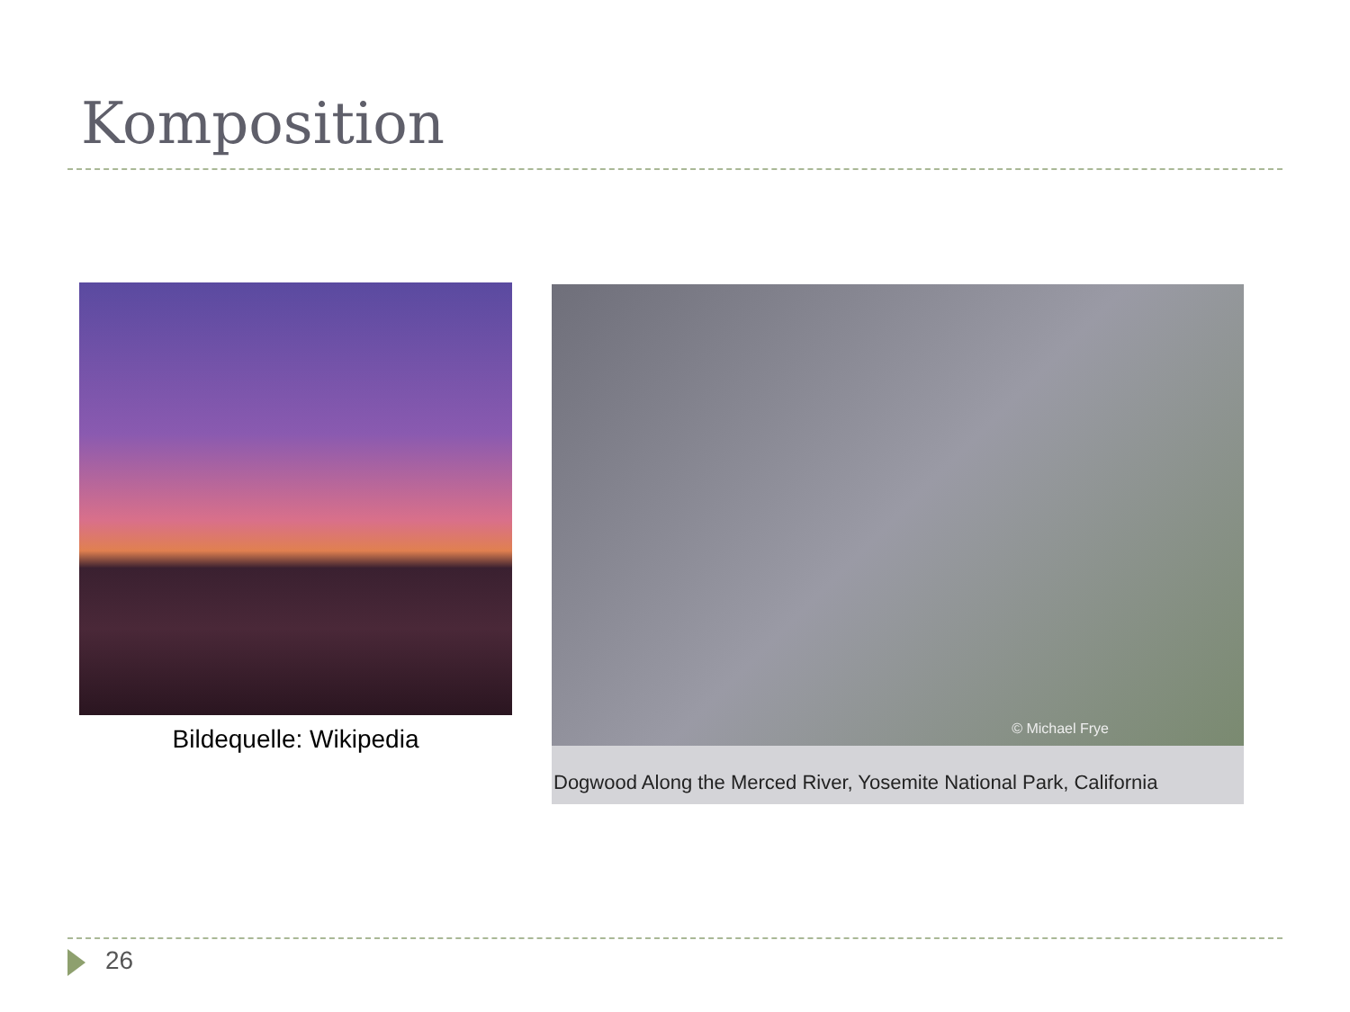Komposition
Bildequelle: Wikipedia
© Michael Frye
Dogwood Along the Merced River, Yosemite National Park, California
26